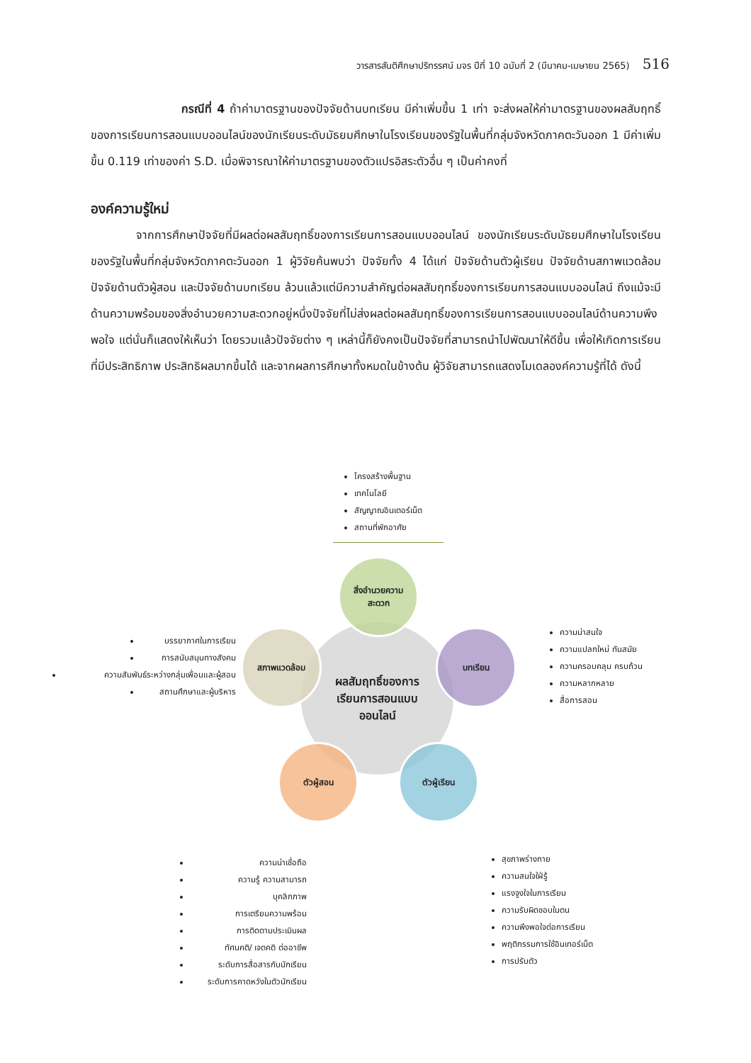วารสารสันติศึกษาปริทรรศน์ มจร ปีที่ 10 ฉบับที่ 2 (มีนาคม-เมษายน 2565) 516
กรณีที่ 4 ถ้าค่ามาตรฐานของปัจจัยด้านบทเรียน มีค่าเพิ่มขึ้น 1 เท่า จะส่งผลให้ค่ามาตรฐานของผลสัมฤทธิ์ของการเรียนการสอนแบบออนไลน์ของนักเรียนระดับมัธยมศึกษาในโรงเรียนของรัฐในพื้นที่กลุ่มจังหวัดภาคตะวันออก 1 มีค่าเพิ่มขึ้น 0.119 เท่าของค่า S.D. เมื่อพิจารณาให้ค่ามาตรฐานของตัวแปรอิสระตัวอื่น ๆ เป็นค่าคงที่
องค์ความรู้ใหม่
จากการศึกษาปัจจัยที่มีผลต่อผลสัมฤทธิ์ของการเรียนการสอนแบบออนไลน์ ของนักเรียนระดับมัธยมศึกษาในโรงเรียนของรัฐในพื้นที่กลุ่มจังหวัดภาคตะวันออก 1 ผู้วิจัยค้นพบว่า ปัจจัยทั้ง 4 ได้แก่ ปัจจัยด้านตัวผู้เรียน ปัจจัยด้านสภาพแวดล้อม ปัจจัยด้านตัวผู้สอน และปัจจัยด้านบทเรียน ล้วนแล้วแต่มีความสำคัญต่อผลสัมฤทธิ์ของการเรียนการสอนแบบออนไลน์ ถึงแม้จะมีด้านความพร้อมของสิ่งอำนวยความสะดวกอยู่หนึ่งปัจจัยที่ไม่ส่งผลต่อผลสัมฤทธิ์ของการเรียนการสอนแบบออนไลน์ด้านความพึงพอใจ แต่นั่นก็แสดงให้เห็นว่า โดยรวมแล้วปัจจัยต่าง ๆ เหล่านี้ก็ยังคงเป็นปัจจัยที่สามารถนำไปพัฒนาให้ดีขึ้น เพื่อให้เกิดการเรียนที่มีประสิทธิภาพ ประสิทธิผลมากขึ้นได้ และจากผลการศึกษาทั้งหมดในข้างต้น ผู้วิจัยสามารถแสดงโมเดลองค์ความรู้ที่ได้ ดังนี้
โครงสร้างพื้นฐาน
เทคโนโลยี
สัญญาณอินเตอร์เน็ต
สถานที่พักอาศัย
ผลสัมฤทธิ์ของการ
เรียนการสอนแบบ
ออนไลน์
สิ่งอำนวยความ
สะดวก
บรรยากาศในการเรียน
การสนับสนุนทางสังคม
ความสัมพันธ์ระหว่างกลุ่มเพื่อนและผู้สอน
สถานศึกษาและผู้บริหาร
สภาพแวดล้อม บทเรียน
ความน่าสนใจ
ความแปลกใหม่ ทันสมัย
ความครอบคลุม ครบถ้วน
ความหลากหลาย
สื่อการสอน
ตัวผู้สอน ตัวผู้เรียน
ความน่าเชื่อถือ
ความรู้ ความสามารถ
บุคลิกภาพ
การเตรียมความพร้อม
การติดตามประเมินผล
ทัศนคติ/ เจตคติ ต่ออาชีพ
ระดับการสื่อสารกับนักเรียน
ระดับการคาดหวังในตัวนักเรียน
สุขภาพร่างกาย
ความสนใจใฝ่รู้
แรงจูงใจในการเรียน
ความรับผิดชอบในตน
ความพึงพอใจต่อการเรียน
พฤติกรรมการใช้อินเทอร์เน็ต
การปรับตัว